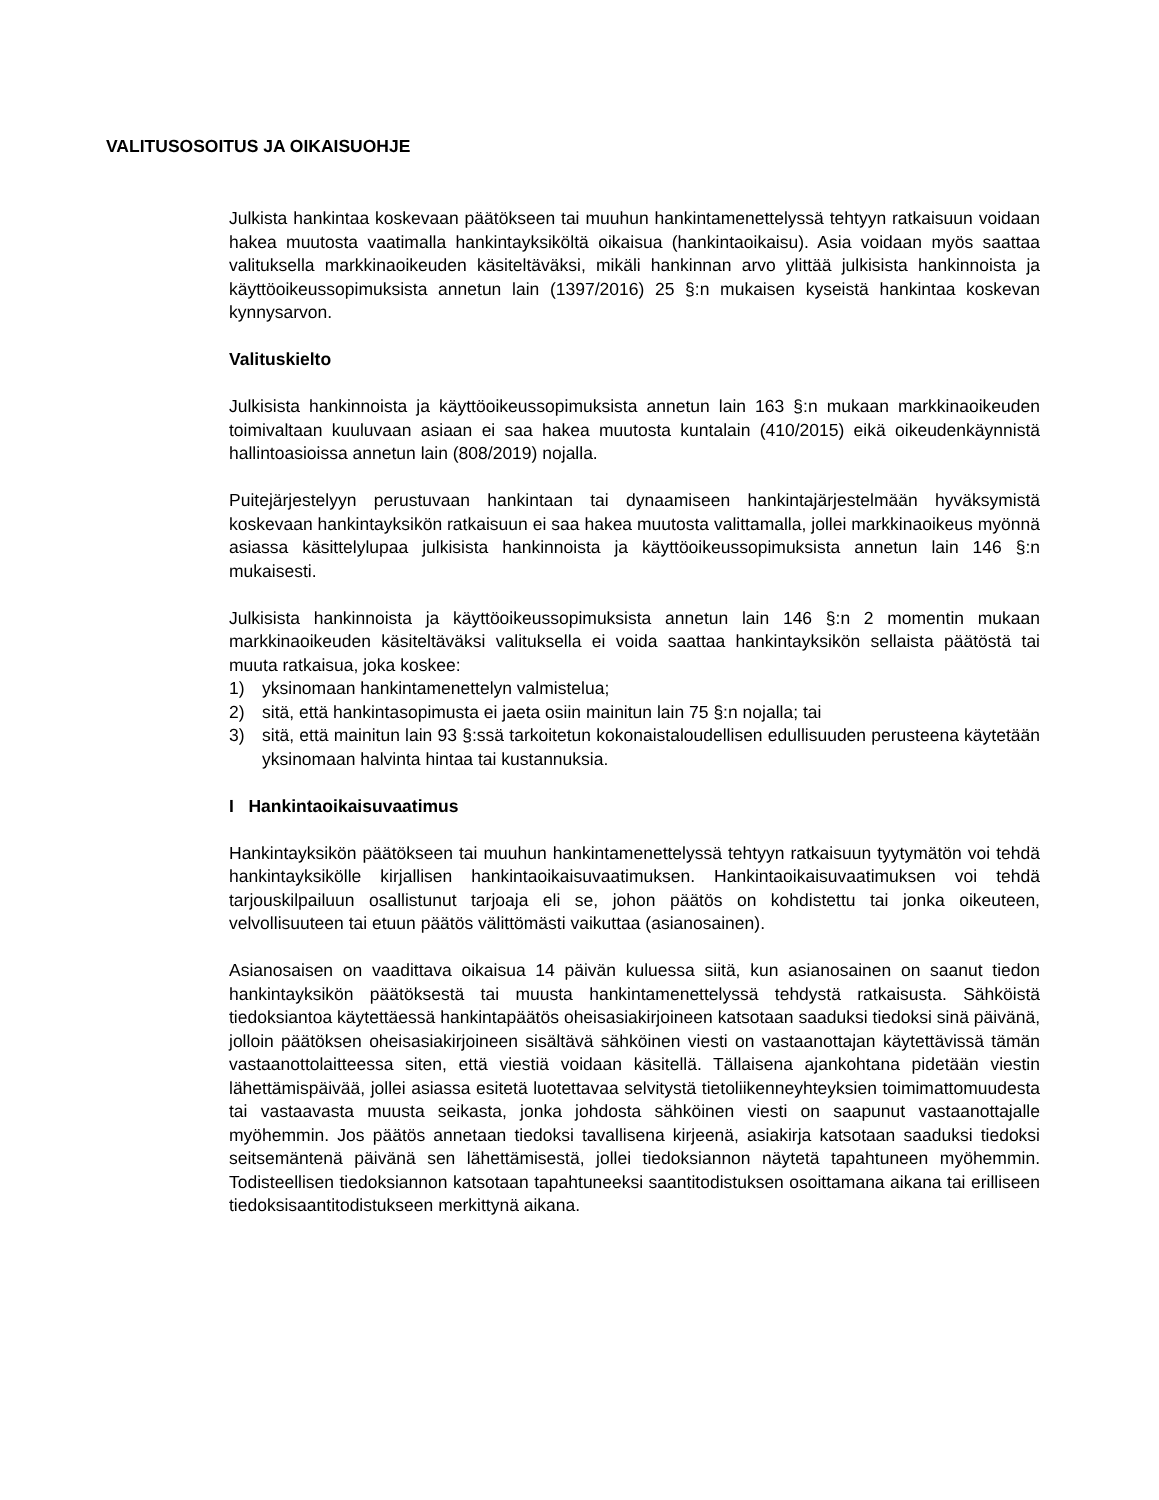VALITUSOSOITUS JA OIKAISUOHJE
Julkista hankintaa koskevaan päätökseen tai muuhun hankintamenettelyssä tehtyyn ratkaisuun voidaan hakea muutosta vaatimalla hankintayksiköltä oikaisua (hankintaoikaisu). Asia voidaan myös saattaa valituksella markkinaoikeuden käsiteltäväksi, mikäli hankinnan arvo ylittää julkisista hankinnoista ja käyttöoikeussopimuksista annetun lain (1397/2016) 25 §:n mukaisen kyseistä hankintaa koskevan kynnysarvon.
Valituskielto
Julkisista hankinnoista ja käyttöoikeussopimuksista annetun lain 163 §:n mukaan markkinaoikeuden toimivaltaan kuuluvaan asiaan ei saa hakea muutosta kuntalain (410/2015) eikä oikeudenkäynnistä hallintoasioissa annetun lain (808/2019) nojalla.
Puitejärjestelyyn perustuvaan hankintaan tai dynaamiseen hankintajärjestelmään hyväksymistä koskevaan hankintayksikön ratkaisuun ei saa hakea muutosta valittamalla, jollei markkinaoikeus myönnä asiassa käsittelylupaa julkisista hankinnoista ja käyttöoikeussopimuksista annetun lain 146 §:n mukaisesti.
Julkisista hankinnoista ja käyttöoikeussopimuksista annetun lain 146 §:n 2 momentin mukaan markkinaoikeuden käsiteltäväksi valituksella ei voida saattaa hankintayksikön sellaista päätöstä tai muuta ratkaisua, joka koskee:
1) yksinomaan hankintamenettelyn valmistelua;
2) sitä, että hankintasopimusta ei jaeta osiin mainitun lain 75 §:n nojalla; tai
3) sitä, että mainitun lain 93 §:ssä tarkoitetun kokonaistaloudellisen edullisuuden perusteena käytetään yksinomaan halvinta hintaa tai kustannuksia.
I Hankintaoikaisuvaatimus
Hankintayksikön päätökseen tai muuhun hankintamenettelyssä tehtyyn ratkaisuun tyytymätön voi tehdä hankintayksikölle kirjallisen hankintaoikaisuvaatimuksen. Hankintaoikaisuvaatimuksen voi tehdä tarjouskilpailuun osallistunut tarjoaja eli se, johon päätös on kohdistettu tai jonka oikeuteen, velvollisuuteen tai etuun päätös välittömästi vaikuttaa (asianosainen).
Asianosaisen on vaadittava oikaisua 14 päivän kuluessa siitä, kun asianosainen on saanut tiedon hankintayksikön päätöksestä tai muusta hankintamenettelyssä tehdystä ratkaisusta. Sähköistä tiedoksiantoa käytettäessä hankintapäätös oheisasiakirjoineen katsotaan saaduksi tiedoksi sinä päivänä, jolloin päätöksen oheisasiakirjoineen sisältävä sähköinen viesti on vastaanottajan käytettävissä tämän vastaanottolaitteessa siten, että viestiä voidaan käsitellä. Tällaisena ajankohtana pidetään viestin lähettämispäivää, jollei asiassa esitetä luotettavaa selvitystä tietoliikenneyhteyksien toimimattomuudesta tai vastaavasta muusta seikasta, jonka johdosta sähköinen viesti on saapunut vastaanottajalle myöhemmin. Jos päätös annetaan tiedoksi tavallisena kirjeenä, asiakirja katsotaan saaduksi tiedoksi seitsemäntenä päivänä sen lähettämisestä, jollei tiedoksiannon näytetä tapahtuneen myöhemmin. Todisteellisen tiedoksiannon katsotaan tapahtuneeksi saantitodistuksen osoittamana aikana tai erilliseen tiedoksisaantitodistukseen merkittynä aikana.